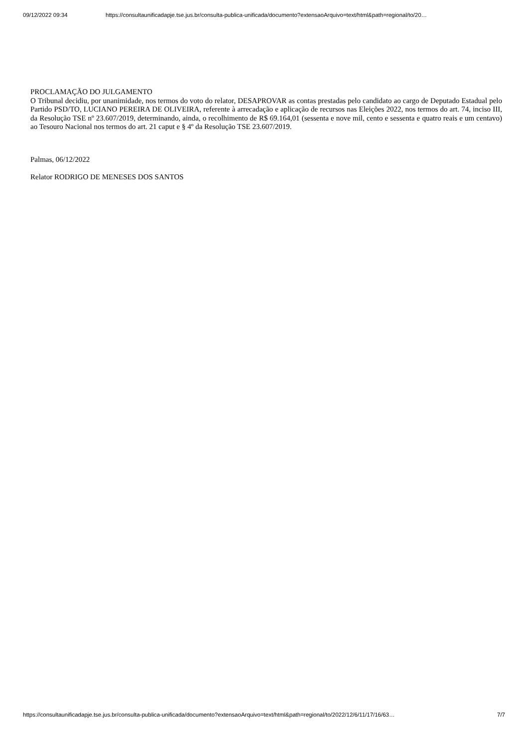09/12/2022 09:34 https://consultaunificadapje.tse.jus.br/consulta-publica-unificada/documento?extensaoArquivo=text/html&path=regional/to/20…
PROCLAMAÇÃO DO JULGAMENTO
O Tribunal decidiu, por unanimidade, nos termos do voto do relator, DESAPROVAR as contas prestadas pelo candidato ao cargo de Deputado Estadual pelo Partido PSD/TO, LUCIANO PEREIRA DE OLIVEIRA, referente à arrecadação e aplicação de recursos nas Eleições 2022, nos termos do art. 74, inciso III, da Resolução TSE nº 23.607/2019, determinando, ainda, o recolhimento de R$ 69.164,01 (sessenta e nove mil, cento e sessenta e quatro reais e um centavo) ao Tesouro Nacional nos termos do art. 21 caput e § 4º da Resolução TSE 23.607/2019.
Palmas, 06/12/2022
Relator RODRIGO DE MENESES DOS SANTOS
https://consultaunificadapje.tse.jus.br/consulta-publica-unificada/documento?extensaoArquivo=text/html&path=regional/to/2022/12/6/11/17/16/63… 7/7